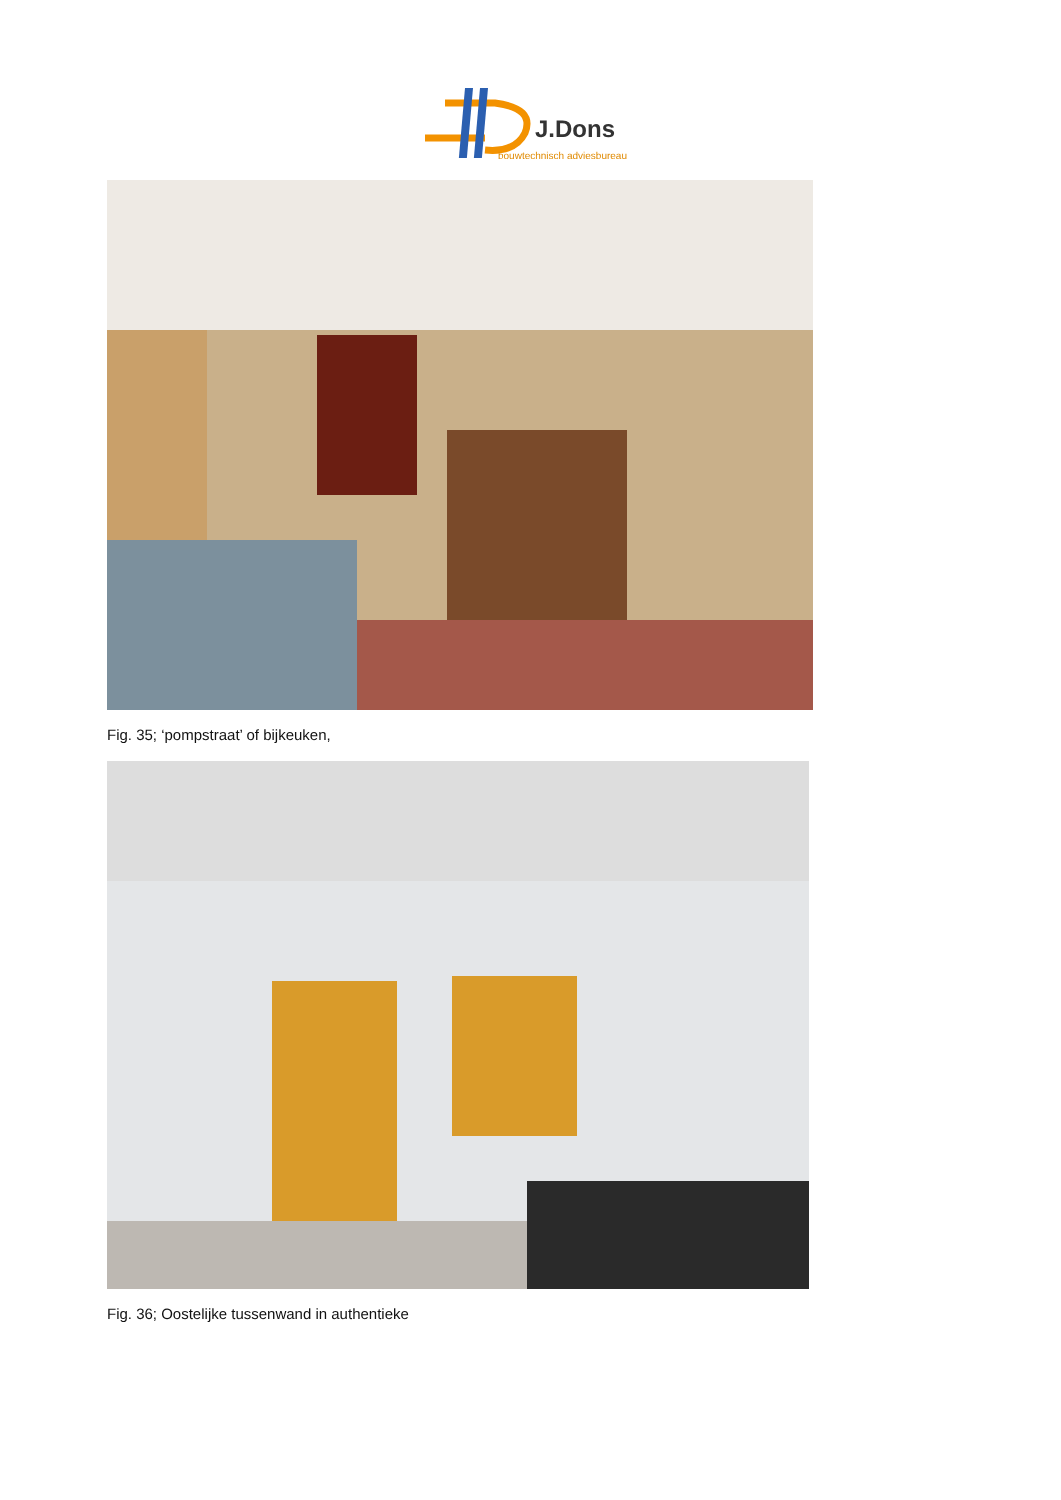J.Dons
bouwtechnisch adviesbureau
Fig. 35; ‘pompstraat’ of bijkeuken,
Fig. 36; Oostelijke tussenwand in authentieke